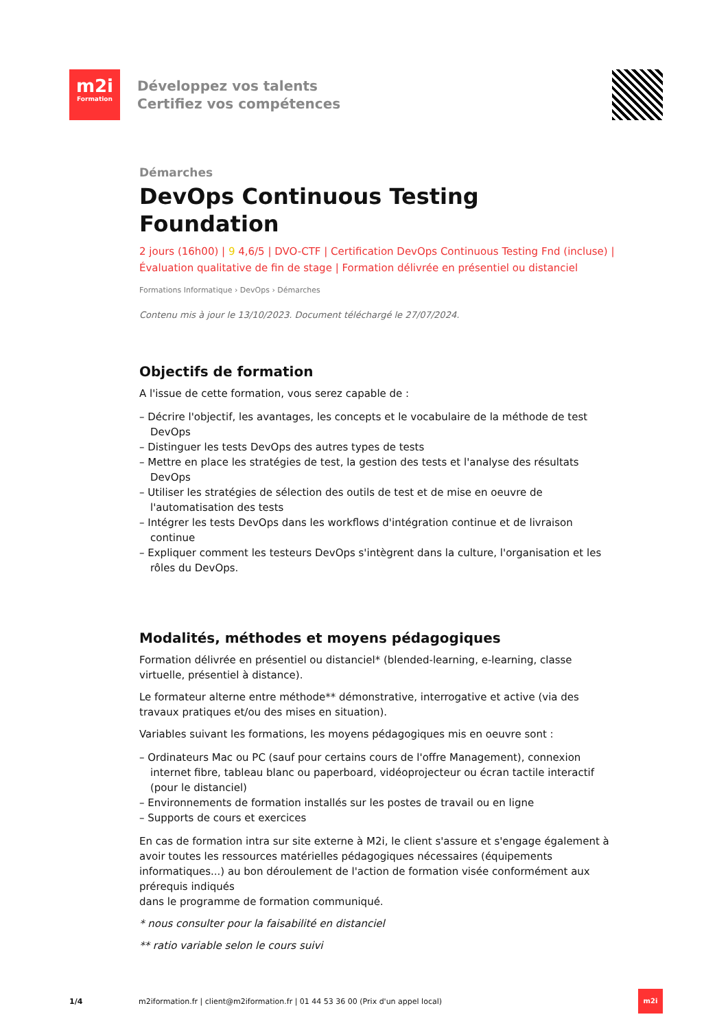m2i
Formation
Développez vos talents
Certifiez vos compétences
Démarches
DevOps Continuous Testing Foundation
2 jours (16h00) | 9 4,6/5 | DVO-CTF | Certification DevOps Continuous Testing Fnd (incluse) | Évaluation qualitative de fin de stage | Formation délivrée en présentiel ou distanciel
Formations Informatique › DevOps › Démarches
Contenu mis à jour le 13/10/2023. Document téléchargé le 27/07/2024.
Objectifs de formation
A l'issue de cette formation, vous serez capable de :
– Décrire l'objectif, les avantages, les concepts et le vocabulaire de la méthode de test DevOps
– Distinguer les tests DevOps des autres types de tests
– Mettre en place les stratégies de test, la gestion des tests et l'analyse des résultats DevOps
– Utiliser les stratégies de sélection des outils de test et de mise en oeuvre de l'automatisation des tests
– Intégrer les tests DevOps dans les workflows d'intégration continue et de livraison continue
– Expliquer comment les testeurs DevOps s'intègrent dans la culture, l'organisation et les rôles du DevOps.
Modalités, méthodes et moyens pédagogiques
Formation délivrée en présentiel ou distanciel* (blended-learning, e-learning, classe virtuelle, présentiel à distance).
Le formateur alterne entre méthode** démonstrative, interrogative et active (via des travaux pratiques et/ou des mises en situation).
Variables suivant les formations, les moyens pédagogiques mis en oeuvre sont :
– Ordinateurs Mac ou PC (sauf pour certains cours de l'offre Management), connexion internet fibre, tableau blanc ou paperboard, vidéoprojecteur ou écran tactile interactif (pour le distanciel)
– Environnements de formation installés sur les postes de travail ou en ligne
– Supports de cours et exercices
En cas de formation intra sur site externe à M2i, le client s'assure et s'engage également à avoir toutes les ressources matérielles pédagogiques nécessaires (équipements informatiques...) au bon déroulement de l'action de formation visée conformément aux prérequis indiqués
dans le programme de formation communiqué.
* nous consulter pour la faisabilité en distanciel
** ratio variable selon le cours suivi
1/4 m2iformation.fr | client@m2iformation.fr | 01 44 53 36 00 (Prix d'un appel local)
m2i